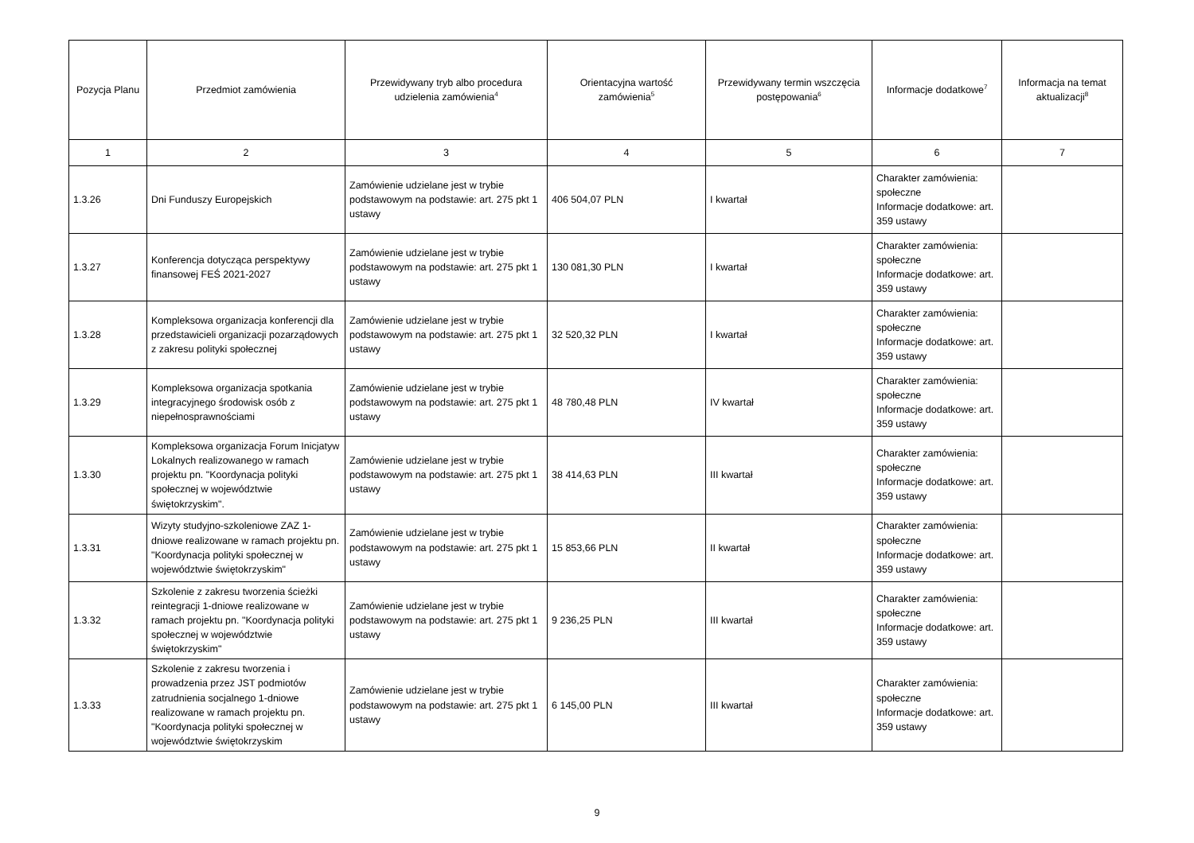| Pozycja Planu | Przedmiot zamówienia | Przewidywany tryb albo procedura udzielenia zamówienia<sup>4</sup> | Orientacyjna wartość zamówienia<sup>5</sup> | Przewidywany termin wszczęcia postępowania<sup>6</sup> | Informacje dodatkowe<sup>7</sup> | Informacja na temat aktualizacji<sup>8</sup> |
| --- | --- | --- | --- | --- | --- | --- |
| 1 | 2 | 3 | 4 | 5 | 6 | 7 |
| 1.3.26 | Dni Funduszy Europejskich | Zamówienie udzielane jest w trybie podstawowym na podstawie: art. 275 pkt 1 ustawy | 406 504,07 PLN | I kwartał | Charakter zamówienia: społeczne Informacje dodatkowe: art. 359 ustawy | |
| 1.3.27 | Konferencja dotycząca perspektywy finansowej FEŚ 2021-2027 | Zamówienie udzielane jest w trybie podstawowym na podstawie: art. 275 pkt 1 ustawy | 130 081,30 PLN | I kwartał | Charakter zamówienia: społeczne Informacje dodatkowe: art. 359 ustawy | |
| 1.3.28 | Kompleksowa organizacja konferencji dla przedstawicieli organizacji pozarządowych z zakresu polityki społecznej | Zamówienie udzielane jest w trybie podstawowym na podstawie: art. 275 pkt 1 ustawy | 32 520,32 PLN | I kwartał | Charakter zamówienia: społeczne Informacje dodatkowe: art. 359 ustawy | |
| 1.3.29 | Kompleksowa organizacja spotkania integracyjnego środowisk osób z niepełnosprawnościami | Zamówienie udzielane jest w trybie podstawowym na podstawie: art. 275 pkt 1 ustawy | 48 780,48 PLN | IV kwartał | Charakter zamówienia: społeczne Informacje dodatkowe: art. 359 ustawy | |
| 1.3.30 | Kompleksowa organizacja Forum Inicjatyw Lokalnych realizowanego w ramach projektu pn. "Koordynacja polityki społecznej w województwie świętokrzyskim". | Zamówienie udzielane jest w trybie podstawowym na podstawie: art. 275 pkt 1 ustawy | 38 414,63 PLN | III kwartał | Charakter zamówienia: społeczne Informacje dodatkowe: art. 359 ustawy | |
| 1.3.31 | Wizyty studyjno-szkoleniowe ZAZ 1-dniowe realizowane w ramach projektu pn. "Koordynacja polityki społecznej w województwie świętokrzyskim" | Zamówienie udzielane jest w trybie podstawowym na podstawie: art. 275 pkt 1 ustawy | 15 853,66 PLN | II kwartał | Charakter zamówienia: społeczne Informacje dodatkowe: art. 359 ustawy | |
| 1.3.32 | Szkolenie z zakresu tworzenia ścieżki reintegracji 1-dniowe realizowane w ramach projektu pn. "Koordynacja polityki społecznej w województwie świętokrzyskim" | Zamówienie udzielane jest w trybie podstawowym na podstawie: art. 275 pkt 1 ustawy | 9 236,25 PLN | III kwartał | Charakter zamówienia: społeczne Informacje dodatkowe: art. 359 ustawy | |
| 1.3.33 | Szkolenie z zakresu tworzenia i prowadzenia przez JST podmiotów zatrudnienia socjalnego 1-dniowe realizowane w ramach projektu pn. "Koordynacja polityki społecznej w województwie świętokrzyskim | Zamówienie udzielane jest w trybie podstawowym na podstawie: art. 275 pkt 1 ustawy | 6 145,00 PLN | III kwartał | Charakter zamówienia: społeczne Informacje dodatkowe: art. 359 ustawy | |
9